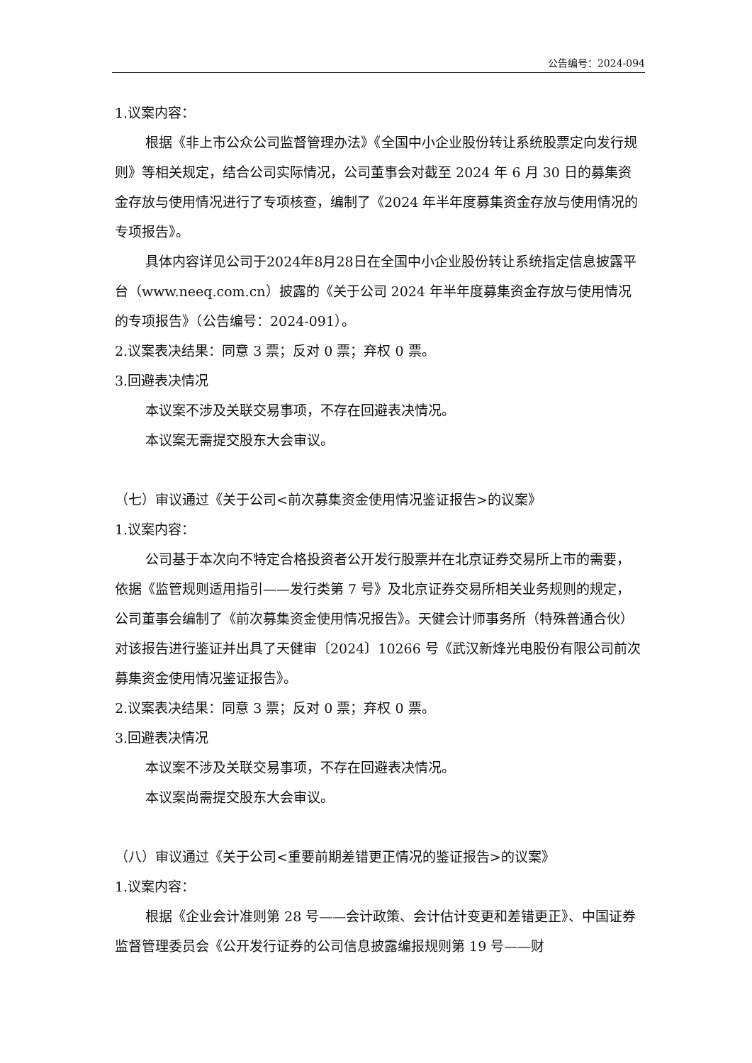公告编号：2024-094
1.议案内容：
根据《非上市公众公司监督管理办法》《全国中小企业股份转让系统股票定向发行规则》等相关规定，结合公司实际情况，公司董事会对截至 2024 年 6 月 30 日的募集资金存放与使用情况进行了专项核查，编制了《2024 年半年度募集资金存放与使用情况的专项报告》。
具体内容详见公司于2024年8月28日在全国中小企业股份转让系统指定信息披露平台（www.neeq.com.cn）披露的《关于公司 2024 年半年度募集资金存放与使用情况的专项报告》（公告编号：2024-091）。
2.议案表决结果：同意 3 票；反对 0 票；弃权 0 票。
3.回避表决情况
本议案不涉及关联交易事项，不存在回避表决情况。
本议案无需提交股东大会审议。
（七）审议通过《关于公司<前次募集资金使用情况鉴证报告>的议案》
1.议案内容：
公司基于本次向不特定合格投资者公开发行股票并在北京证券交易所上市的需要，依据《监管规则适用指引——发行类第 7 号》及北京证券交易所相关业务规则的规定，公司董事会编制了《前次募集资金使用情况报告》。天健会计师事务所（特殊普通合伙）对该报告进行鉴证并出具了天健审〔2024〕10266 号《武汉新烽光电股份有限公司前次募集资金使用情况鉴证报告》。
2.议案表决结果：同意 3 票；反对 0 票；弃权 0 票。
3.回避表决情况
本议案不涉及关联交易事项，不存在回避表决情况。
本议案尚需提交股东大会审议。
（八）审议通过《关于公司<重要前期差错更正情况的鉴证报告>的议案》
1.议案内容：
根据《企业会计准则第 28 号——会计政策、会计估计变更和差错更正》、中国证券监督管理委员会《公开发行证券的公司信息披露编报规则第 19 号——财